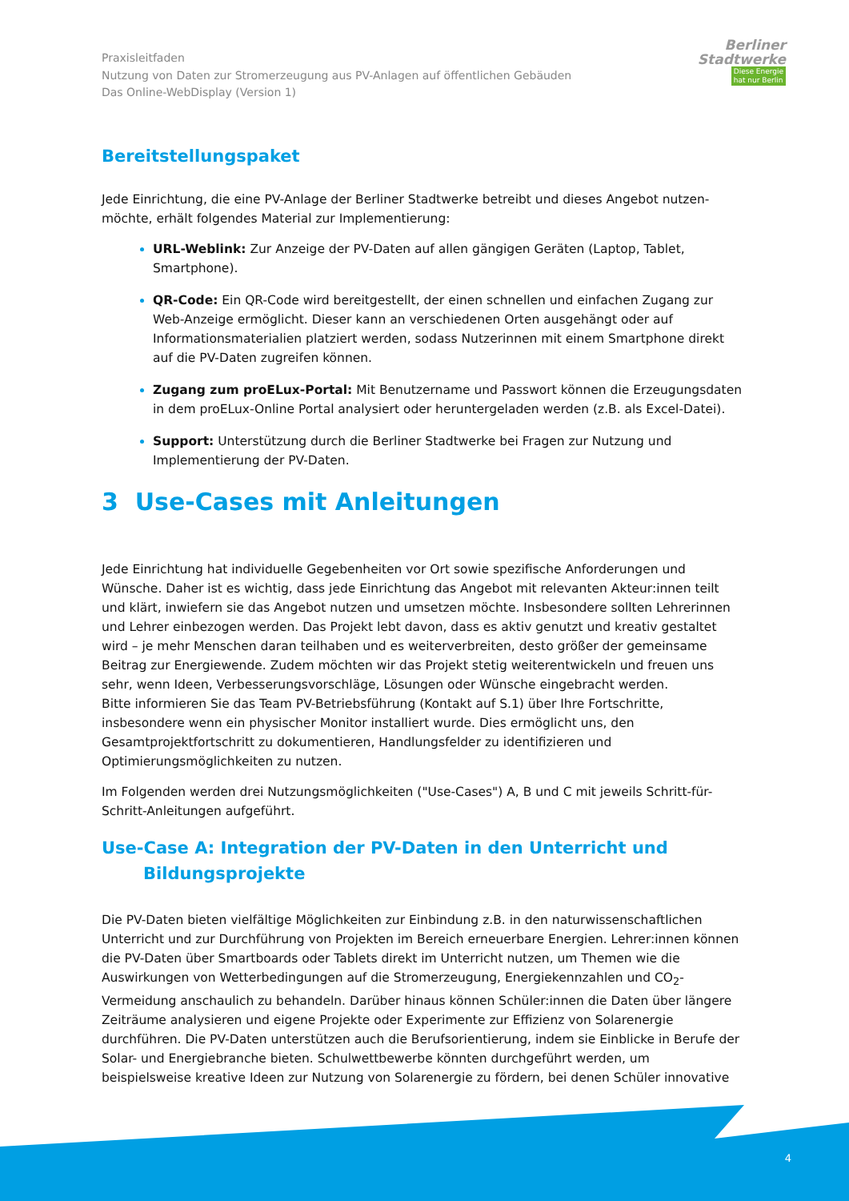Praxisleitfaden
Nutzung von Daten zur Stromerzeugung aus PV-Anlagen auf öffentlichen Gebäuden
Das Online-WebDisplay (Version 1)
Berliner
Stadtwerke
Diese Energie
hat nur Berlin
Bereitstellungspaket
Jede Einrichtung, die eine PV-Anlage der Berliner Stadtwerke betreibt und dieses Angebot nutzen-möchte, erhält folgendes Material zur Implementierung:
URL-Weblink: Zur Anzeige der PV-Daten auf allen gängigen Geräten (Laptop, Tablet, Smartphone).
QR-Code: Ein QR-Code wird bereitgestellt, der einen schnellen und einfachen Zugang zur Web-Anzeige ermöglicht. Dieser kann an verschiedenen Orten ausgehängt oder auf Informationsmaterialien platziert werden, sodass Nutzerinnen mit einem Smartphone direkt auf die PV-Daten zugreifen können.
Zugang zum proELux-Portal: Mit Benutzername und Passwort können die Erzeugungsdaten in dem proELux-Online Portal analysiert oder heruntergeladen werden (z.B. als Excel-Datei).
Support: Unterstützung durch die Berliner Stadtwerke bei Fragen zur Nutzung und Implementierung der PV-Daten.
3 Use-Cases mit Anleitungen
Jede Einrichtung hat individuelle Gegebenheiten vor Ort sowie spezifische Anforderungen und Wünsche. Daher ist es wichtig, dass jede Einrichtung das Angebot mit relevanten Akteur:innen teilt und klärt, inwiefern sie das Angebot nutzen und umsetzen möchte. Insbesondere sollten Lehrerinnen und Lehrer einbezogen werden. Das Projekt lebt davon, dass es aktiv genutzt und kreativ gestaltet wird – je mehr Menschen daran teilhaben und es weiterverbreiten, desto größer der gemeinsame Beitrag zur Energiewende. Zudem möchten wir das Projekt stetig weiterentwickeln und freuen uns sehr, wenn Ideen, Verbesserungsvorschläge, Lösungen oder Wünsche eingebracht werden.
Bitte informieren Sie das Team PV-Betriebsführung (Kontakt auf S.1) über Ihre Fortschritte, insbesondere wenn ein physischer Monitor installiert wurde. Dies ermöglicht uns, den Gesamtprojektfortschritt zu dokumentieren, Handlungsfelder zu identifizieren und Optimierungsmöglichkeiten zu nutzen.
Im Folgenden werden drei Nutzungsmöglichkeiten ("Use-Cases") A, B und C mit jeweils Schritt-für-Schritt-Anleitungen aufgeführt.
Use-Case A: Integration der PV-Daten in den Unterricht und Bildungsprojekte
Die PV-Daten bieten vielfältige Möglichkeiten zur Einbindung z.B. in den naturwissenschaftlichen Unterricht und zur Durchführung von Projekten im Bereich erneuerbare Energien. Lehrer:innen können die PV-Daten über Smartboards oder Tablets direkt im Unterricht nutzen, um Themen wie die Auswirkungen von Wetterbedingungen auf die Stromerzeugung, Energiekennzahlen und CO<sub>2</sub>-Vermeidung anschaulich zu behandeln. Darüber hinaus können Schüler:innen die Daten über längere Zeiträume analysieren und eigene Projekte oder Experimente zur Effizienz von Solarenergie durchführen. Die PV-Daten unterstützen auch die Berufsorientierung, indem sie Einblicke in Berufe der Solar- und Energiebranche bieten. Schulwettbewerbe könnten durchgeführt werden, um beispielsweise kreative Ideen zur Nutzung von Solarenergie zu fördern, bei denen Schüler innovative
4